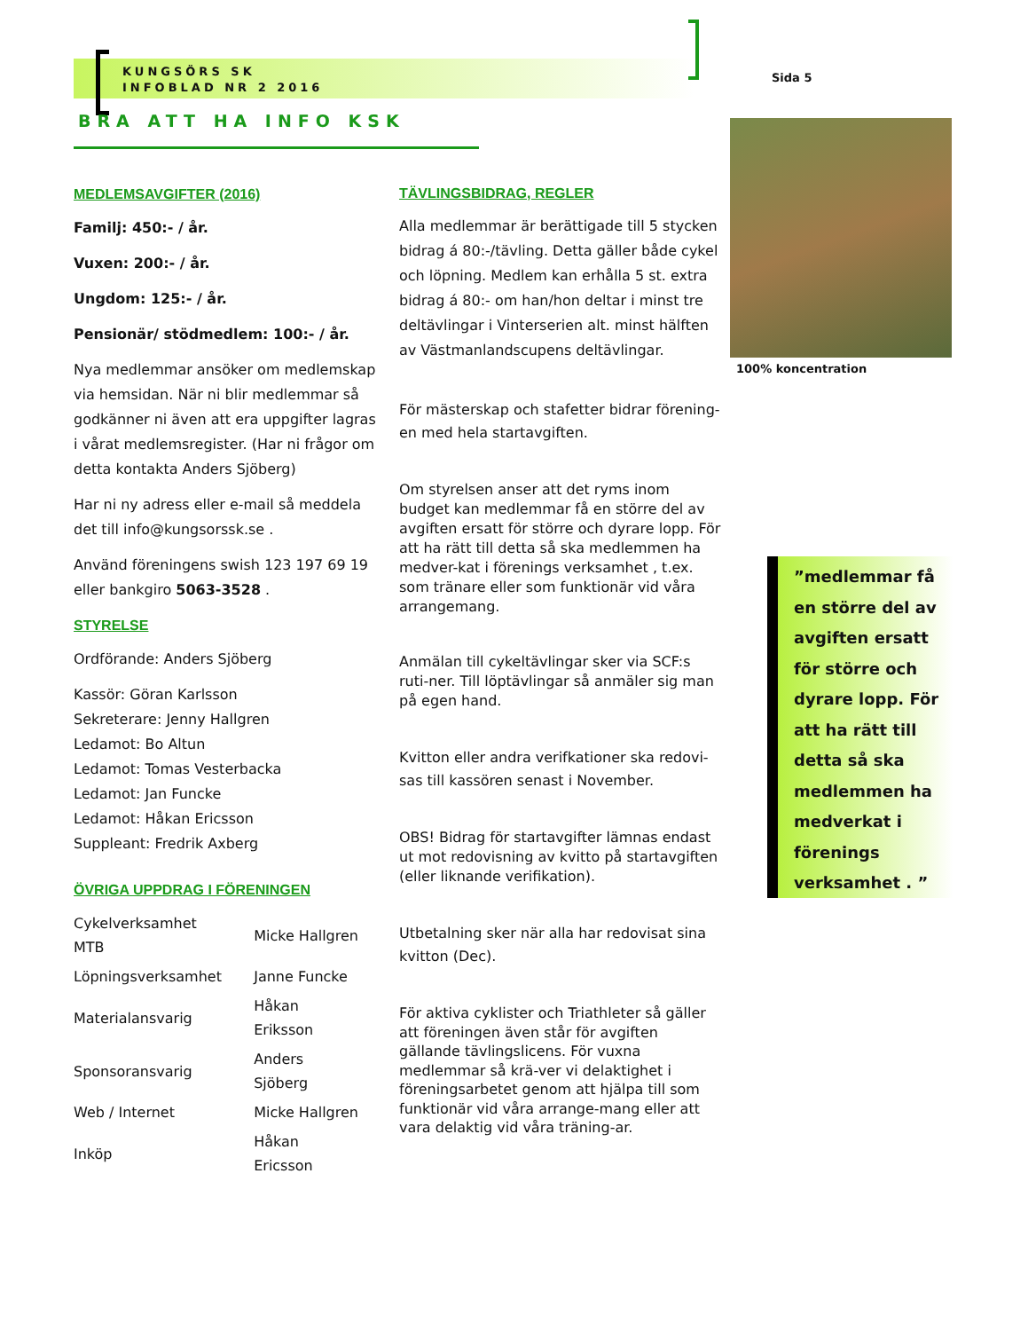KUNGSÖRS SK
INFOBLAD NR 2 2016
Sida 5
BRA ATT HA INFO KSK
MEDLEMSAVGIFTER (2016)
Familj: 450:- / år.
Vuxen: 200:- / år.
Ungdom: 125:- / år.
Pensionär/ stödmedlem: 100:- / år.
Nya medlemmar ansöker om medlemskap via hemsidan. När ni blir medlemmar så godkänner ni även att era uppgifter lagras i vårat medlemsregister. (Har ni frågor om detta kontakta Anders Sjöberg)
Har ni ny adress eller e-mail så meddela det till info@kungsorssk.se .
Använd föreningens swish 123 197 69 19 eller bankgiro 5063-3528 .
STYRELSE
Ordförande: Anders Sjöberg
Kassör: Göran Karlsson
Sekreterare: Jenny Hallgren
Ledamot: Bo Altun
Ledamot: Tomas Vesterbacka
Ledamot: Jan Funcke
Ledamot: Håkan Ericsson
Suppleant: Fredrik Axberg
ÖVRIGA UPPDRAG I FÖRENINGEN
| Cykelverksamhet MTB | Micke Hallgren |
| Löpningsverksamhet | Janne Funcke |
| Materialansvarig | Håkan Eriksson |
| Sponsoransvarig | Anders Sjöberg |
| Web / Internet | Micke Hallgren |
| Inköp | Håkan Ericsson |
TÄVLINGSBIDRAG, REGLER
Alla medlemmar är berättigade till 5 stycken bidrag á 80:-/tävling. Detta gäller både cykel och löpning. Medlem kan erhålla 5 st. extra bidrag á 80:- om han/hon deltar i minst tre deltävlingar i Vinterserien alt. minst hälften av Västmanlandscupens deltävlingar.
För mästerskap och stafetter bidrar förening-en med hela startavgiften.
Om styrelsen anser att det ryms inom budget kan medlemmar få en större del av avgiften ersatt för större och dyrare lopp. För att ha rätt till detta så ska medlemmen ha medver-kat i förenings verksamhet , t.ex. som tränare eller som funktionär vid våra arrangemang.
Anmälan till cykeltävlingar sker via SCF:s ruti-ner. Till löptävlingar så anmäler sig man på egen hand.
Kvitton eller andra verifkationer ska redovi-sas till kassören senast i November.
OBS! Bidrag för startavgifter lämnas endast ut mot redovisning av kvitto på startavgiften (eller liknande verifikation).
Utbetalning sker när alla har redovisat sina kvitton (Dec).
För aktiva cyklister och Triathleter så gäller att föreningen även står för avgiften gällande tävlingslicens. För vuxna medlemmar så krä-ver vi delaktighet i föreningsarbetet genom att hjälpa till som funktionär vid våra arrange-mang eller att vara delaktig vid våra träning-ar.
100% koncentration
”medlemmar få en större del av avgiften ersatt för större och dyrare lopp. För att ha rätt till detta så ska medlemmen ha medverkat i förenings verksamhet . ”